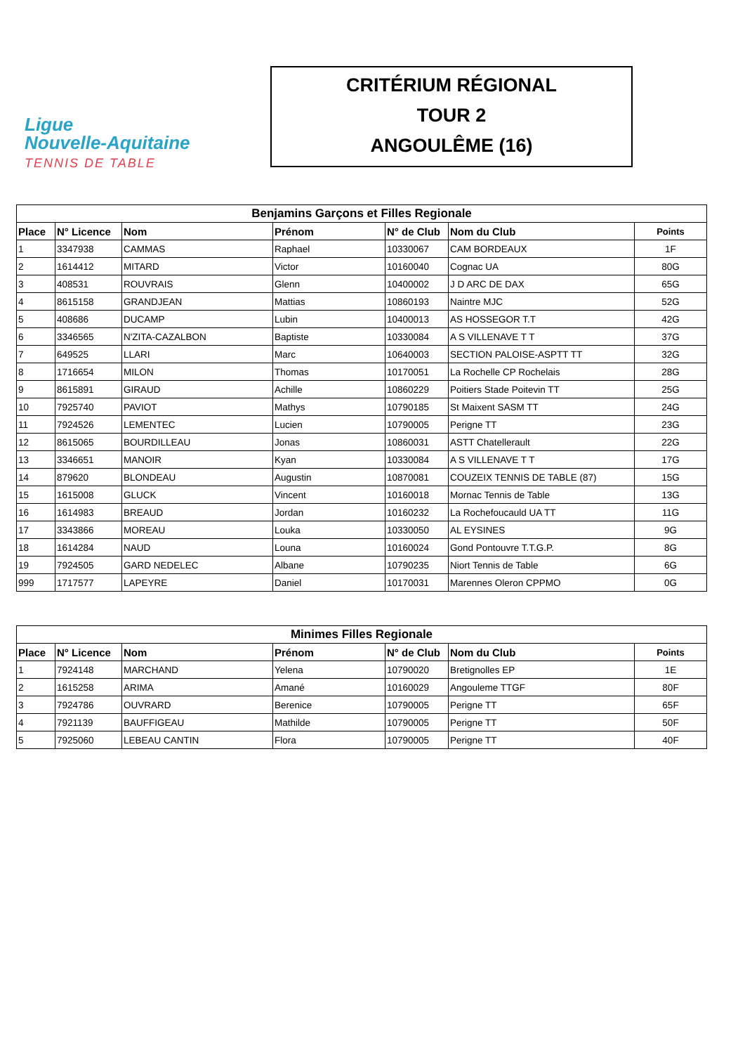Ligue
Nouvelle-Aquitaine
TENNIS DE TABLE
CRITÉRIUM RÉGIONAL
TOUR 2
ANGOULÊME (16)
| Benjamins Garçons et Filles Regionale | | | | | | |
| --- | --- | --- | --- | --- | --- | --- |
| Place | N° Licence | Nom | Prénom | N° de Club | Nom du Club | Points |
| 1 | 3347938 | CAMMAS | Raphael | 10330067 | CAM BORDEAUX | 1F |
| 2 | 1614412 | MITARD | Victor | 10160040 | Cognac UA | 80G |
| 3 | 408531 | ROUVRAIS | Glenn | 10400002 | J D ARC DE DAX | 65G |
| 4 | 8615158 | GRANDJEAN | Mattias | 10860193 | Naintre MJC | 52G |
| 5 | 408686 | DUCAMP | Lubin | 10400013 | AS HOSSEGOR T.T | 42G |
| 6 | 3346565 | N'ZITA-CAZALBON | Baptiste | 10330084 | A S VILLENAVE T T | 37G |
| 7 | 649525 | LLARI | Marc | 10640003 | SECTION PALOISE-ASPTT TT | 32G |
| 8 | 1716654 | MILON | Thomas | 10170051 | La Rochelle CP Rochelais | 28G |
| 9 | 8615891 | GIRAUD | Achille | 10860229 | Poitiers Stade Poitevin TT | 25G |
| 10 | 7925740 | PAVIOT | Mathys | 10790185 | St Maixent SASM TT | 24G |
| 11 | 7924526 | LEMENTEC | Lucien | 10790005 | Perigne TT | 23G |
| 12 | 8615065 | BOURDILLEAU | Jonas | 10860031 | ASTT Chatellerault | 22G |
| 13 | 3346651 | MANOIR | Kyan | 10330084 | A S VILLENAVE T T | 17G |
| 14 | 879620 | BLONDEAU | Augustin | 10870081 | COUZEIX TENNIS DE TABLE (87) | 15G |
| 15 | 1615008 | GLUCK | Vincent | 10160018 | Mornac Tennis de Table | 13G |
| 16 | 1614983 | BREAUD | Jordan | 10160232 | La Rochefoucauld UA TT | 11G |
| 17 | 3343866 | MOREAU | Louka | 10330050 | AL EYSINES | 9G |
| 18 | 1614284 | NAUD | Louna | 10160024 | Gond Pontouvre T.T.G.P. | 8G |
| 19 | 7924505 | GARD NEDELEC | Albane | 10790235 | Niort Tennis de Table | 6G |
| 999 | 1717577 | LAPEYRE | Daniel | 10170031 | Marennes Oleron CPPMO | 0G |
| Minimes Filles Regionale | | | | | | |
| --- | --- | --- | --- | --- | --- | --- |
| Place | N° Licence | Nom | Prénom | N° de Club | Nom du Club | Points |
| 1 | 7924148 | MARCHAND | Yelena | 10790020 | Bretignolles EP | 1E |
| 2 | 1615258 | ARIMA | Amané | 10160029 | Angouleme TTGF | 80F |
| 3 | 7924786 | OUVRARD | Berenice | 10790005 | Perigne TT | 65F |
| 4 | 7921139 | BAUFFIGEAU | Mathilde | 10790005 | Perigne TT | 50F |
| 5 | 7925060 | LEBEAU CANTIN | Flora | 10790005 | Perigne TT | 40F |